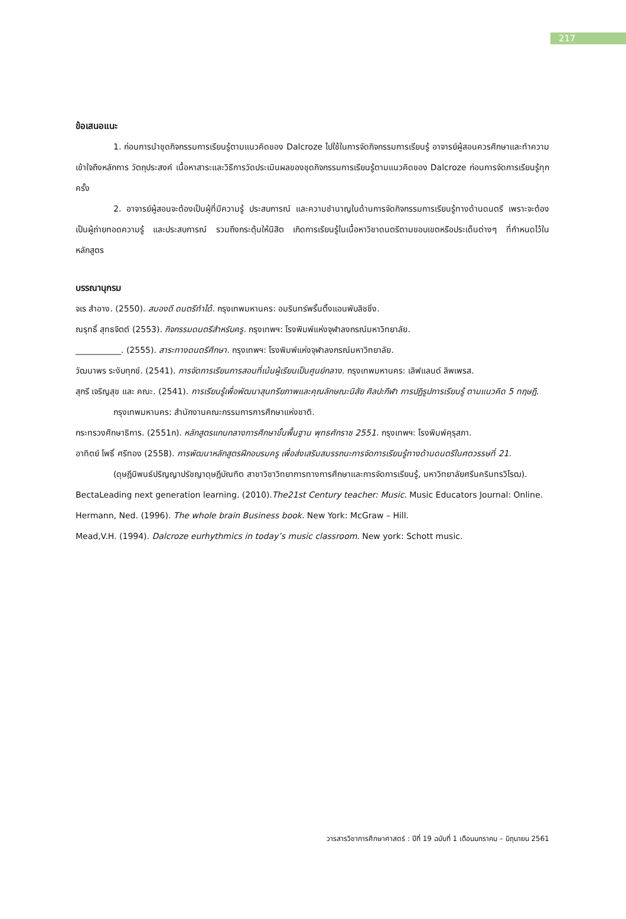217
ข้อเสนอแนะ
1. ก่อนการนำชุดกิจกรรมการเรียนรู้ตามแนวคิดของ Dalcroze ไปใช้ในการจัดกิจกรรมการเรียนรู้ อาจารย์ผู้สอนควรศึกษาและทำความเข้าใจถึงหลักการ วัตถุประสงค์ เนื้อหาสาระและวิธีการวัดประเมินผลของชุดกิจกรรมการเรียนรู้ตามแนวคิดของ Dalcroze ก่อนการจัดการเรียนรู้ทุกครั้ง
2. อาจารย์ผู้สอนจะต้องเป็นผู้ที่มีความรู้ ประสบการณ์ และความชำนาญในด้านการจัดกิจกรรมการเรียนรู้ทางด้านดนตรี เพราะจะต้องเป็นผู้ถ่ายทอดความรู้ และประสบการณ์ รวมถึงกระตุ้นให้นิสิต เกิดการเรียนรู้ในเนื้อหาวิชาดนตรีตามขอบเขตหรือประเด็นต่างๆ ที่กำหนดไว้ในหลักสูตร
บรรณานุกรม
จเร สำอาง. (2550). สมองดี ดนตรีทำได้. กรุงเทพมหานคร: อมรินทร์พริ้นติ้งแอนพับลิชชิ่ง.
ณรุทธิ์ สุทธจิตต์ (2553). กิจกรรมดนตรีสำหรับครู. กรุงเทพฯ: โรงพิมพ์แห่งจุฬาลงกรณ์มหาวิทยาลัย.
___________. (2555). สาระทางดนตรีศึกษา. กรุงเทพฯ: โรงพิมพ์แห่งจุฬาลงกรณ์มหาวิทยาลัย.
วัฒนาพร ระงับทุกข์. (2541). การจัดการเรียนการสอนที่เน้นผู้เรียนเป็นศูนย์กลาง. กรุงเทพมหานคร: เลิฟแลนด์ ลิพเพรส.
สุกรี เจริญสุข และ คณะ. (2541). การเรียนรู้เพื่อพัฒนาสุนทรียภาพและคุณลักษณะนิสัย ศิลปะกีฬา การปฏิรูปการเรียนรู้ ตามแนวคิด 5 ทฤษฎี. กรุงเทพมหานคร: สำนักงานคณะกรรมการการศึกษาแห่งชาติ.
กระทรวงศึกษาธิการ. (2551ก). หลักสูตรแกนกลางการศึกษาขั้นพื้นฐาน พุทธศักราช 2551. กรุงเทพฯ: โรงพิมพ์คุรุสภา.
อาทิตย์ โพธิ์ ศรีทอง (2558). การพัฒนาหลักสูตรฝึกอบรมครู เพื่อส่งเสริมสมรรถนะการจัดการเรียนรู้ทางด้านดนตรีในศตวรรษที่ 21. (ดุษฎีนิพนธ์ปริญญาปรัชญาดุษฎีบัณฑิต สาขาวิชาวิทยาการทางการศึกษาและการจัดการเรียนรู้, มหาวิทยาลัยศรีนครินทรวิโรฒ).
BectaLeading next generation learning. (2010).The21st Century teacher: Music. Music Educators Journal: Online.
Hermann, Ned. (1996). The whole brain Business book. New York: McGraw – Hill.
Mead,V.H. (1994). Dalcroze eurhythmics in today’s music classroom. New york: Schott music.
วารสารวิชาการศึกษาศาสตร์ : ปีที่ 19 ฉบับที่ 1 เดือนมกราคม – มิถุนายน 2561